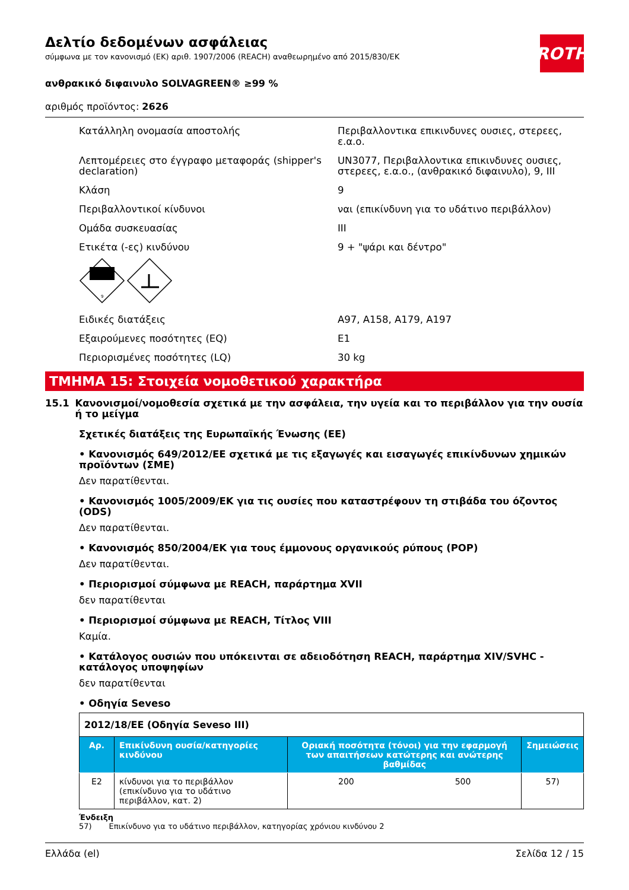ROTH
Δελτίο δεδομένων ασφάλειας
σύμφωνα με τον κανονισμό (ΕΚ) αριθ. 1907/2006 (REACH) αναθεωρημένο από 2015/830/ΕΚ
ανθρακικό διφαινυλο SOLVAGREEN® ≥99 %
αριθμός προϊόντος: 2626
Κατάλληλη ονομασία αποστολής Περιβαλλοντικα επικινδυνες ουσιες, στερεες, ε.α.ο.
Λεπτομέρειες στο έγγραφο μεταφοράς (shipper's declaration)
UN3077, Περιβαλλοντικα επικινδυνες ουσιες, στερεες, ε.α.ο., (ανθρακικό διφαινυλο), 9, III
Κλάση 9
Περιβαλλοντικοί κίνδυνοι ναι (επικίνδυνη για το υδάτινο περιβάλλον)
Ομάδα συσκευασίας III
Ετικέτα (-ες) κινδύνου 9 + "ψάρι και δέντρο"
9
Ειδικές διατάξεις A97, A158, A179, A197
Εξαιρούμενες ποσότητες (EQ) E1
Περιορισμένες ποσότητες (LQ) 30 kg
ΤΜΗΜΑ 15: Στοιχεία νομοθετικού χαρακτήρα
15.1 Κανονισμοί/νομοθεσία σχετικά με την ασφάλεια, την υγεία και το περιβάλλον για την ουσία ή το μείγμα
Σχετικές διατάξεις της Ευρωπαϊκής Ένωσης (ΕΕ)
• Κανονισμός 649/2012/ΕΕ σχετικά με τις εξαγωγές και εισαγωγές επικίνδυνων χημικών προϊόντων (ΣΜΕ)
Δεν παρατίθενται.
• Κανονισμός 1005/2009/ΕΚ για τις ουσίες που καταστρέφουν τη στιβάδα του όζοντος (ODS)
Δεν παρατίθενται.
• Κανονισμός 850/2004/ΕΚ για τους έμμονους οργανικούς ρύπους (POP)
Δεν παρατίθενται.
• Περιορισμοί σύμφωνα με REACH, παράρτημα XVII
δεν παρατίθενται
• Περιορισμοί σύμφωνα με REACH, Τίτλος VIII
Καμία.
• Κατάλογος ουσιών που υπόκεινται σε αδειοδότηση REACH, παράρτημα XIV/SVHC - κατάλογος υποψηφίων
δεν παρατίθενται
• Οδηγία Seveso
| 2012/18/ΕΕ (Οδηγία Seveso III) | | | | |
| Αρ. | Επικίνδυνη ουσία/κατηγορίες κινδύνου | Οριακή ποσότητα (τόνοι) για την εφαρμογή των απαιτήσεων κατώτερης και ανώτερης βαθμίδας | | Σημειώσεις |
| E2 | κίνδυνοι για το περιβάλλον (επικίνδυνο για το υδάτινο περιβάλλον, κατ. 2) | 200 | 500 | 57) |
Ένδειξη
57) Επικίνδυνο για το υδάτινο περιβάλλον, κατηγορίας χρόνιου κινδύνου 2
Ελλάδα (el) Σελίδα 12 / 15